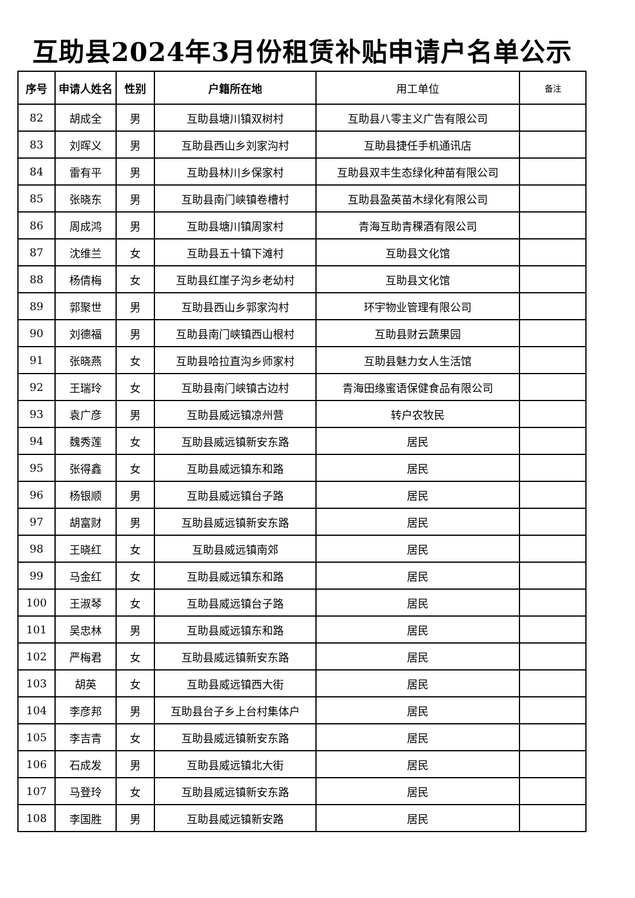互助县2024年3月份租赁补贴申请户名单公示
| 序号 | 申请人姓名 | 性别 | 户籍所在地 | 用工单位 | 备注 |
| --- | --- | --- | --- | --- | --- |
| 82 | 胡成全 | 男 | 互助县塘川镇双树村 | 互助县八零主义广告有限公司 | |
| 83 | 刘晖义 | 男 | 互助县西山乡刘家沟村 | 互助县捷任手机通讯店 | |
| 84 | 雷有平 | 男 | 互助县林川乡保家村 | 互助县双丰生态绿化种苗有限公司 | |
| 85 | 张晓东 | 男 | 互助县南门峡镇卷槽村 | 互助县盈英苗木绿化有限公司 | |
| 86 | 周成鸿 | 男 | 互助县塘川镇周家村 | 青海互助青稞酒有限公司 | |
| 87 | 沈维兰 | 女 | 互助县五十镇下滩村 | 互助县文化馆 | |
| 88 | 杨倩梅 | 女 | 互助县红崖子沟乡老幼村 | 互助县文化馆 | |
| 89 | 郭聚世 | 男 | 互助县西山乡郭家沟村 | 环宇物业管理有限公司 | |
| 90 | 刘德福 | 男 | 互助县南门峡镇西山根村 | 互助县财云蔬果园 | |
| 91 | 张晓燕 | 女 | 互助县哈拉直沟乡师家村 | 互助县魅力女人生活馆 | |
| 92 | 王瑞玲 | 女 | 互助县南门峡镇古边村 | 青海田缘蜜语保健食品有限公司 | |
| 93 | 袁广彦 | 男 | 互助县威远镇凉州营 | 转户农牧民 | |
| 94 | 魏秀莲 | 女 | 互助县威远镇新安东路 | 居民 | |
| 95 | 张得鑫 | 女 | 互助县威远镇东和路 | 居民 | |
| 96 | 杨银顺 | 男 | 互助县威远镇台子路 | 居民 | |
| 97 | 胡富财 | 男 | 互助县威远镇新安东路 | 居民 | |
| 98 | 王晓红 | 女 | 互助县威远镇南郊 | 居民 | |
| 99 | 马金红 | 女 | 互助县威远镇东和路 | 居民 | |
| 100 | 王淑琴 | 女 | 互助县威远镇台子路 | 居民 | |
| 101 | 吴忠林 | 男 | 互助县威远镇东和路 | 居民 | |
| 102 | 严梅君 | 女 | 互助县威远镇新安东路 | 居民 | |
| 103 | 胡英 | 女 | 互助县威远镇西大街 | 居民 | |
| 104 | 李彦邦 | 男 | 互助县台子乡上台村集体户 | 居民 | |
| 105 | 李吉青 | 女 | 互助县威远镇新安东路 | 居民 | |
| 106 | 石成发 | 男 | 互助县威远镇北大街 | 居民 | |
| 107 | 马登玲 | 女 | 互助县威远镇新安东路 | 居民 | |
| 108 | 李国胜 | 男 | 互助县威远镇新安路 | 居民 | |